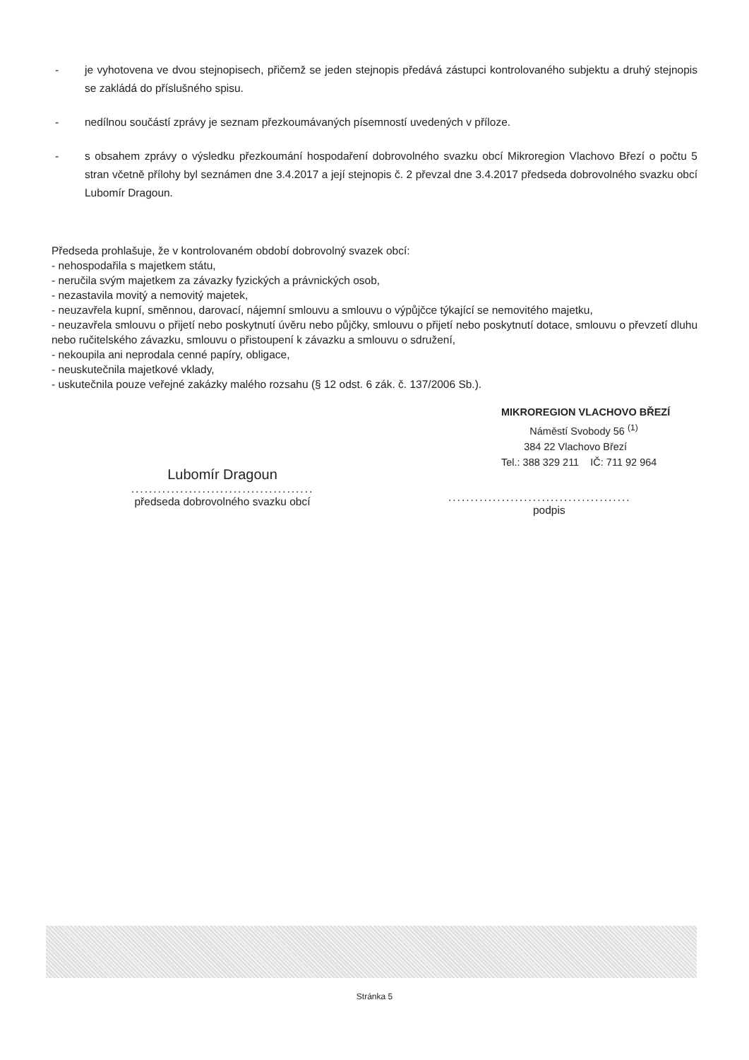- je vyhotovena ve dvou stejnopisech, přičemž se jeden stejnopis předává zástupci kontrolovaného subjektu a druhý stejnopis se zakládá do příslušného spisu.
- nedílnou součástí zprávy je seznam přezkoumávaných písemností uvedených v příloze.
- s obsahem zprávy o výsledku přezkoumání hospodaření dobrovolného svazku obcí Mikroregion Vlachovo Březí o počtu 5 stran včetně přílohy byl seznámen dne 3.4.2017 a její stejnopis č. 2 převzal dne 3.4.2017 předseda dobrovolného svazku obcí Lubomír Dragoun.
Předseda prohlašuje, že v kontrolovaném období dobrovolný svazek obcí:
- nehospodařila s majetkem státu,
- neručila svým majetkem za závazky fyzických a právnických osob,
- nezastavila movitý a nemovitý majetek,
- neuzavřela kupní, směnnou, darovací, nájemní smlouvu a smlouvu o výpůjčce týkající se nemovitého majetku,
- neuzavřela smlouvu o přijetí nebo poskytnutí úvěru nebo půjčky, smlouvu o přijetí nebo poskytnutí dotace, smlouvu o převzetí dluhu nebo ručitelského závazku, smlouvu o přistoupení k závazku a smlouvu o sdružení,
- nekoupila ani neprodala cenné papíry, obligace,
- neuskutečnila majetkové vklady,
- uskutečnila pouze veřejné zakázky malého rozsahu (§ 12 odst. 6 zák. č. 137/2006 Sb.).
Lubomír Dragoun
.........................................
předseda dobrovolného svazku obcí
MIKROREGION VLACHOVO BŘEZÍ
Náměstí Svobody 56 <sup>(1)</sup>
384 22 Vlachovo Březí
Tel.: 388 329 211 IČ: 711 92 964
.........................................
podpis
Stránka 5